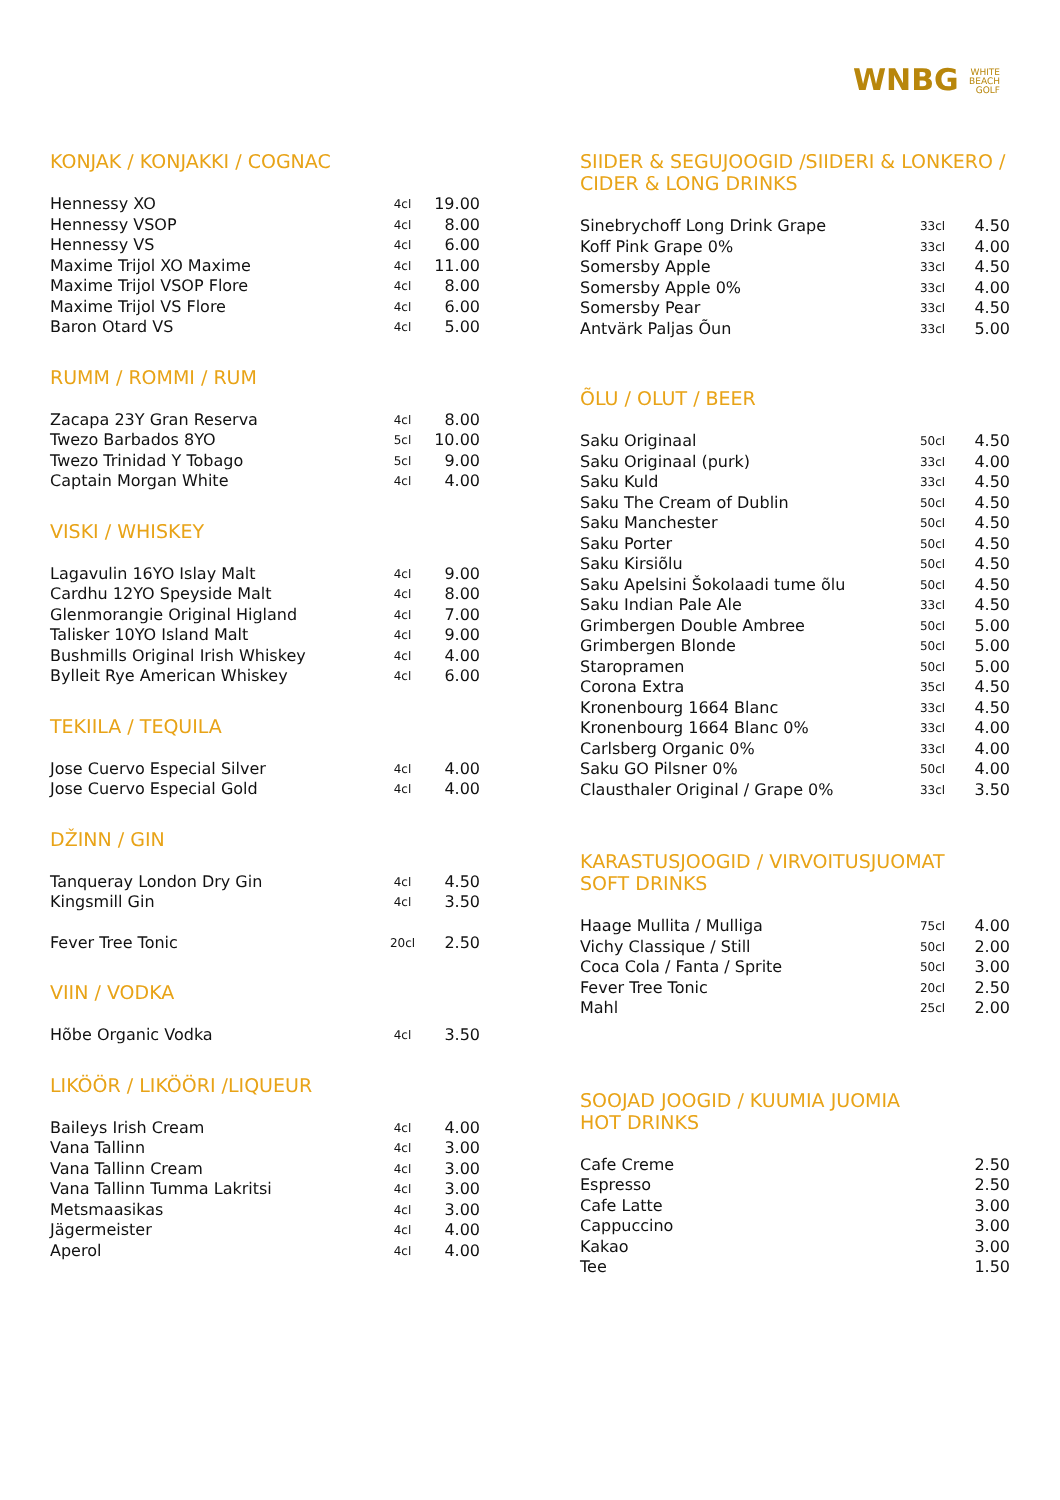WNBG WHITE
BEACH
GOLF
KONJAK / KONJAKKI / COGNAC
| Hennessy XO | 4cl | 19.00 |
| Hennessy VSOP | 4cl | 8.00 |
| Hennessy VS | 4cl | 6.00 |
| Maxime Trijol XO Maxime | 4cl | 11.00 |
| Maxime Trijol VSOP Flore | 4cl | 8.00 |
| Maxime Trijol VS Flore | 4cl | 6.00 |
| Baron Otard VS | 4cl | 5.00 |
RUMM / ROMMI / RUM
| Zacapa 23Y Gran Reserva | 4cl | 8.00 |
| Twezo Barbados 8YO | 5cl | 10.00 |
| Twezo Trinidad Y Tobago | 5cl | 9.00 |
| Captain Morgan White | 4cl | 4.00 |
VISKI / WHISKEY
| Lagavulin 16YO Islay Malt | 4cl | 9.00 |
| Cardhu 12YO Speyside Malt | 4cl | 8.00 |
| Glenmorangie Original Higland | 4cl | 7.00 |
| Talisker 10YO Island Malt | 4cl | 9.00 |
| Bushmills Original Irish Whiskey | 4cl | 4.00 |
| Bylleit Rye American Whiskey | 4cl | 6.00 |
TEKIILA / TEQUILA
| Jose Cuervo Especial Silver | 4cl | 4.00 |
| Jose Cuervo Especial Gold | 4cl | 4.00 |
DŽINN / GIN
| Tanqueray London Dry Gin | 4cl | 4.50 |
| Kingsmill Gin | 4cl | 3.50 |
| Fever Tree Tonic | 20cl | 2.50 |
VIIN / VODKA
| Hõbe Organic Vodka | 4cl | 3.50 |
LIKÖÖR / LIKÖÖRI /LIQUEUR
| Baileys Irish Cream | 4cl | 4.00 |
| Vana Tallinn | 4cl | 3.00 |
| Vana Tallinn Cream | 4cl | 3.00 |
| Vana Tallinn Tumma Lakritsi | 4cl | 3.00 |
| Metsmaasikas | 4cl | 3.00 |
| Jägermeister | 4cl | 4.00 |
| Aperol | 4cl | 4.00 |
SIIDER & SEGUJOOGID /SIIDERI & LONKERO / CIDER & LONG DRINKS
| Sinebrychoff Long Drink Grape | 33cl | 4.50 |
| Koff Pink Grape 0% | 33cl | 4.00 |
| Somersby Apple | 33cl | 4.50 |
| Somersby Apple 0% | 33cl | 4.00 |
| Somersby Pear | 33cl | 4.50 |
| Antvärk Paljas Õun | 33cl | 5.00 |
ÕLU / OLUT / BEER
| Saku Originaal | 50cl | 4.50 |
| Saku Originaal (purk) | 33cl | 4.00 |
| Saku Kuld | 33cl | 4.50 |
| Saku The Cream of Dublin | 50cl | 4.50 |
| Saku Manchester | 50cl | 4.50 |
| Saku Porter | 50cl | 4.50 |
| Saku Kirsiõlu | 50cl | 4.50 |
| Saku Apelsini Šokolaadi tume õlu | 50cl | 4.50 |
| Saku Indian Pale Ale | 33cl | 4.50 |
| Grimbergen Double Ambree | 50cl | 5.00 |
| Grimbergen Blonde | 50cl | 5.00 |
| Staropramen | 50cl | 5.00 |
| Corona Extra | 35cl | 4.50 |
| Kronenbourg 1664 Blanc | 33cl | 4.50 |
| Kronenbourg 1664 Blanc 0% | 33cl | 4.00 |
| Carlsberg Organic 0% | 33cl | 4.00 |
| Saku GO Pilsner 0% | 50cl | 4.00 |
| Clausthaler Original / Grape 0% | 33cl | 3.50 |
KARASTUSJOOGID / VIRVOITUSJUOMAT
SOFT DRINKS
| Haage Mullita / Mulliga | 75cl | 4.00 |
| Vichy Classique / Still | 50cl | 2.00 |
| Coca Cola / Fanta / Sprite | 50cl | 3.00 |
| Fever Tree Tonic | 20cl | 2.50 |
| Mahl | 25cl | 2.00 |
SOOJAD JOOGID / KUUMIA JUOMIA
HOT DRINKS
| Cafe Creme | | 2.50 |
| Espresso | | 2.50 |
| Cafe Latte | | 3.00 |
| Cappuccino | | 3.00 |
| Kakao | | 3.00 |
| Tee | | 1.50 |